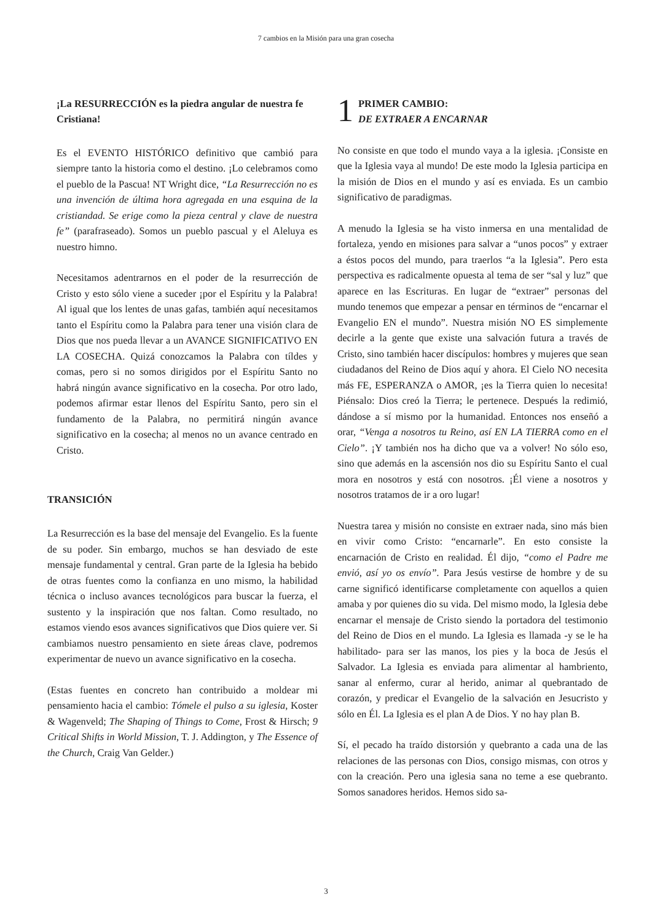7 cambios en la Misión para una gran cosecha
¡La RESURRECCIÓN es la piedra angular de nuestra fe Cristiana!
Es el EVENTO HISTÓRICO definitivo que cambió para siempre tanto la historia como el destino. ¡Lo celebramos como el pueblo de la Pascua! NT Wright dice, “La Resurrección no es una invención de última hora agregada en una esquina de la cristiandad. Se erige como la pieza central y clave de nuestra fe” (parafraseado). Somos un pueblo pascual y el Aleluya es nuestro himno.
Necesitamos adentrarnos en el poder de la resurrección de Cristo y esto sólo viene a suceder ¡por el Espíritu y la Palabra! Al igual que los lentes de unas gafas, también aquí necesitamos tanto el Espíritu como la Palabra para tener una visión clara de Dios que nos pueda llevar a un AVANCE SIGNIFICATIVO EN LA COSECHA. Quizá conozcamos la Palabra con tíldes y comas, pero si no somos dirigidos por el Espíritu Santo no habrá ningún avance significativo en la cosecha. Por otro lado, podemos afirmar estar llenos del Espíritu Santo, pero sin el fundamento de la Palabra, no permitirá ningún avance significativo en la cosecha; al menos no un avance centrado en Cristo.
TRANSICIÓN
La Resurrección es la base del mensaje del Evangelio. Es la fuente de su poder. Sin embargo, muchos se han desviado de este mensaje fundamental y central. Gran parte de la Iglesia ha bebido de otras fuentes como la confianza en uno mismo, la habilidad técnica o incluso avances tecnológicos para buscar la fuerza, el sustento y la inspiración que nos faltan. Como resultado, no estamos viendo esos avances significativos que Dios quiere ver. Si cambiamos nuestro pensamiento en siete áreas clave, podremos experimentar de nuevo un avance significativo en la cosecha.
(Estas fuentes en concreto han contribuido a moldear mi pensamiento hacia el cambio: Tómele el pulso a su iglesia, Koster & Wagenveld; The Shaping of Things to Come, Frost & Hirsch; 9 Critical Shifts in World Mission, T. J. Addington, y The Essence of the Church, Craig Van Gelder.)
1
PRIMER CAMBIO:
DE EXTRAER A ENCARNAR
No consiste en que todo el mundo vaya a la iglesia. ¡Consiste en que la Iglesia vaya al mundo! De este modo la Iglesia participa en la misión de Dios en el mundo y así es enviada. Es un cambio significativo de paradigmas.
A menudo la Iglesia se ha visto inmersa en una mentalidad de fortaleza, yendo en misiones para salvar a “unos pocos” y extraer a éstos pocos del mundo, para traerlos “a la Iglesia”. Pero esta perspectiva es radicalmente opuesta al tema de ser “sal y luz” que aparece en las Escrituras. En lugar de “extraer” personas del mundo tenemos que empezar a pensar en términos de “encarnar el Evangelio EN el mundo”. Nuestra misión NO ES simplemente decirle a la gente que existe una salvación futura a través de Cristo, sino también hacer discípulos: hombres y mujeres que sean ciudadanos del Reino de Dios aquí y ahora. El Cielo NO necesita más FE, ESPERANZA o AMOR, ¡es la Tierra quien lo necesita! Piénsalo: Dios creó la Tierra; le pertenece. Después la redimió, dándose a sí mismo por la humanidad. Entonces nos enseñó a orar, “Venga a nosotros tu Reino, así EN LA TIERRA como en el Cielo”. ¡Y también nos ha dicho que va a volver! No sólo eso, sino que además en la ascensión nos dio su Espíritu Santo el cual mora en nosotros y está con nosotros. ¡Él viene a nosotros y nosotros tratamos de ir a oro lugar!
Nuestra tarea y misión no consiste en extraer nada, sino más bien en vivir como Cristo: “encarnarle”. En esto consiste la encarnación de Cristo en realidad. Él dijo, “como el Padre me envió, así yo os envío”. Para Jesús vestirse de hombre y de su carne significó identificarse completamente con aquellos a quien amaba y por quienes dio su vida. Del mismo modo, la Iglesia debe encarnar el mensaje de Cristo siendo la portadora del testimonio del Reino de Dios en el mundo. La Iglesia es llamada -y se le ha habilitado- para ser las manos, los pies y la boca de Jesús el Salvador. La Iglesia es enviada para alimentar al hambriento, sanar al enfermo, curar al herido, animar al quebrantado de corazón, y predicar el Evangelio de la salvación en Jesucristo y sólo en Él. La Iglesia es el plan A de Dios. Y no hay plan B.
Sí, el pecado ha traído distorsión y quebranto a cada una de las relaciones de las personas con Dios, consigo mismas, con otros y con la creación. Pero una iglesia sana no teme a ese quebranto. Somos sanadores heridos. Hemos sido sa-
3